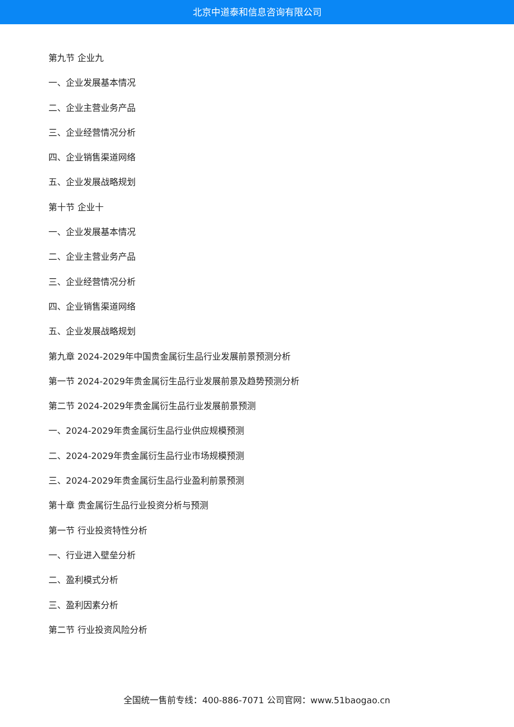北京中道泰和信息咨询有限公司
第九节 企业九
一、企业发展基本情况
二、企业主营业务产品
三、企业经营情况分析
四、企业销售渠道网络
五、企业发展战略规划
第十节 企业十
一、企业发展基本情况
二、企业主营业务产品
三、企业经营情况分析
四、企业销售渠道网络
五、企业发展战略规划
第九章 2024-2029年中国贵金属衍生品行业发展前景预测分析
第一节 2024-2029年贵金属衍生品行业发展前景及趋势预测分析
第二节 2024-2029年贵金属衍生品行业发展前景预测
一、2024-2029年贵金属衍生品行业供应规模预测
二、2024-2029年贵金属衍生品行业市场规模预测
三、2024-2029年贵金属衍生品行业盈利前景预测
第十章 贵金属衍生品行业投资分析与预测
第一节 行业投资特性分析
一、行业进入壁垒分析
二、盈利模式分析
三、盈利因素分析
第二节 行业投资风险分析
全国统一售前专线：400-886-7071 公司官网：www.51baogao.cn